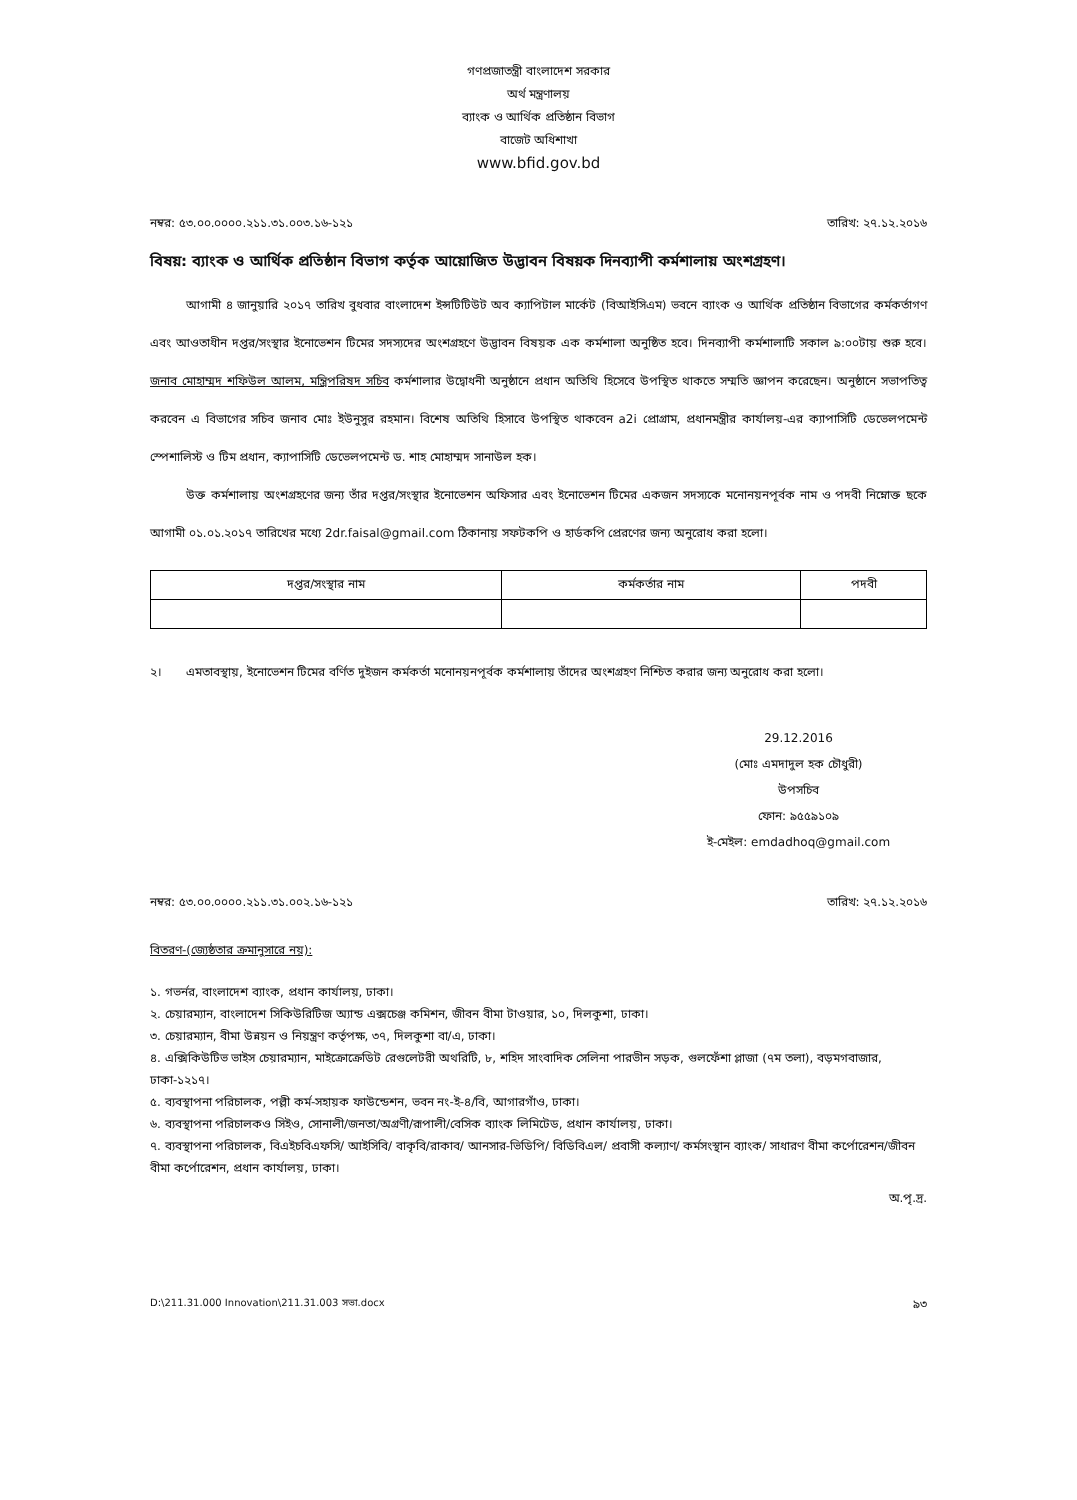গণপ্রজাতন্ত্রী বাংলাদেশ সরকার
অর্থ মন্ত্রণালয়
ব্যাংক ও আর্থিক প্রতিষ্ঠান বিভাগ
বাজেট অধিশাখা
www.bfid.gov.bd
নম্বর: ৫৩.০০.০০০০.২১১.৩১.০০৩.১৬-১২১ তারিখ: ২৭.১২.২০১৬
বিষয়: ব্যাংক ও আর্থিক প্রতিষ্ঠান বিভাগ কর্তৃক আয়োজিত উদ্ভাবন বিষয়ক দিনব্যাপী কর্মশালায় অংশগ্রহণ।
   আগামী ৪ জানুয়ারি ২০১৭ তারিখ বুধবার বাংলাদেশ ইন্সটিটিউট অব ক্যাপিটাল মার্কেট (বিআইসিএম) ভবনে ব্যাংক ও আর্থিক প্রতিষ্ঠান বিভাগের কর্মকর্তাগণ এবং আওতাধীন দপ্তর/সংস্থার ইনোভেশন টিমের সদস্যদের অংশগ্রহণে উদ্ভাবন বিষয়ক এক কর্মশালা অনুষ্ঠিত হবে। দিনব্যাপী কর্মশালাটি সকাল ৯:০০টায় শুরু হবে। জনাব মোহাম্মদ শফিউল আলম, মন্ত্রিপরিষদ সচিব কর্মশালার উদ্বোধনী অনুষ্ঠানে প্রধান অতিথি হিসেবে উপস্থিত থাকতে সম্মতি জ্ঞাপন করেছেন। অনুষ্ঠানে সভাপতিত্ব করবেন এ বিভাগের সচিব জনাব মোঃ ইউনুসুর রহমান। বিশেষ অতিথি হিসাবে উপস্থিত থাকবেন a2i প্রোগ্রাম, প্রধানমন্ত্রীর কার্যালয়-এর ক্যাপাসিটি ডেভেলপমেন্ট স্পেশালিস্ট ও টিম প্রধান, ক্যাপাসিটি ডেভেলপমেন্ট ড. শাহ মোহাম্মদ সানাউল হক।
   উক্ত কর্মশালায় অংশগ্রহণের জন্য তাঁর দপ্তর/সংস্থার ইনোভেশন অফিসার এবং ইনোভেশন টিমের একজন সদস্যকে মনোনয়নপূর্বক নাম ও পদবী নিম্নোক্ত ছকে আগামী ০১.০১.২০১৭ তারিখের মধ্যে 2dr.faisal@gmail.com ঠিকানায় সফটকপি ও হার্ডকপি প্রেরণের জন্য অনুরোধ করা হলো।
| দপ্তর/সংস্থার নাম | কর্মকর্তার নাম | পদবী |
| --- | --- | --- |
২।  এমতাবস্থায়, ইনোভেশন টিমের বর্ণিত দুইজন কর্মকর্তা মনোনয়নপূর্বক কর্মশালায় তাঁদের অংশগ্রহণ নিশ্চিত করার জন্য অনুরোধ করা হলো।
29.12.2016
(মোঃ এমদাদুল হক চৌধুরী)
উপসচিব
ফোন: ৯৫৫৯১০৯
ই-মেইল: emdadhoq@gmail.com
নম্বর: ৫৩.০০.০০০০.২১১.৩১.০০২.১৬-১২১ তারিখ: ২৭.১২.২০১৬
বিতরণ-(জ্যেষ্ঠতার ক্রমানুসারে নয়):
১. গভর্নর, বাংলাদেশ ব্যাংক, প্রধান কার্যালয়, ঢাকা।
২. চেয়ারম্যান, বাংলাদেশ সিকিউরিটিজ অ্যান্ড এক্সচেঞ্জ কমিশন, জীবন বীমা টাওয়ার, ১০, দিলকুশা, ঢাকা।
৩. চেয়ারম্যান, বীমা উন্নয়ন ও নিয়ন্ত্রণ কর্তৃপক্ষ, ৩৭, দিলকুশা বা/এ, ঢাকা।
৪. এক্সিকিউটিভ ভাইস চেয়ারম্যান, মাইক্রোক্রেডিট রেগুলেটরী অথরিটি, ৮, শহিদ সাংবাদিক সেলিনা পারভীন সড়ক, গুলফেঁশা প্লাজা (৭ম তলা), বড়মগবাজার, ঢাকা-১২১৭।
৫. ব্যবস্থাপনা পরিচালক, পল্লী কর্ম-সহায়ক ফাউন্ডেশন, ভবন নং-ই-৪/বি, আগারগাঁও, ঢাকা।
৬. ব্যবস্থাপনা পরিচালকও সিইও, সোনালী/জনতা/অগ্রণী/রূপালী/বেসিক ব্যাংক লিমিটেড, প্রধান কার্যালয়, ঢাকা।
৭. ব্যবস্থাপনা পরিচালক, বিএইচবিএফসি/ আইসিবি/ বাকৃবি/রাকাব/ আনসার-ভিডিপি/ বিডিবিএল/ প্রবাসী কল্যাণ/ কর্মসংস্থান ব্যাংক/ সাধারণ বীমা কর্পোরেশন/জীবন বীমা কর্পোরেশন, প্রধান কার্যালয়, ঢাকা।
অ.পৃ.দ্র.
D:\211.31.000 Innovation\211.31.003 সভা.docx ৯৩